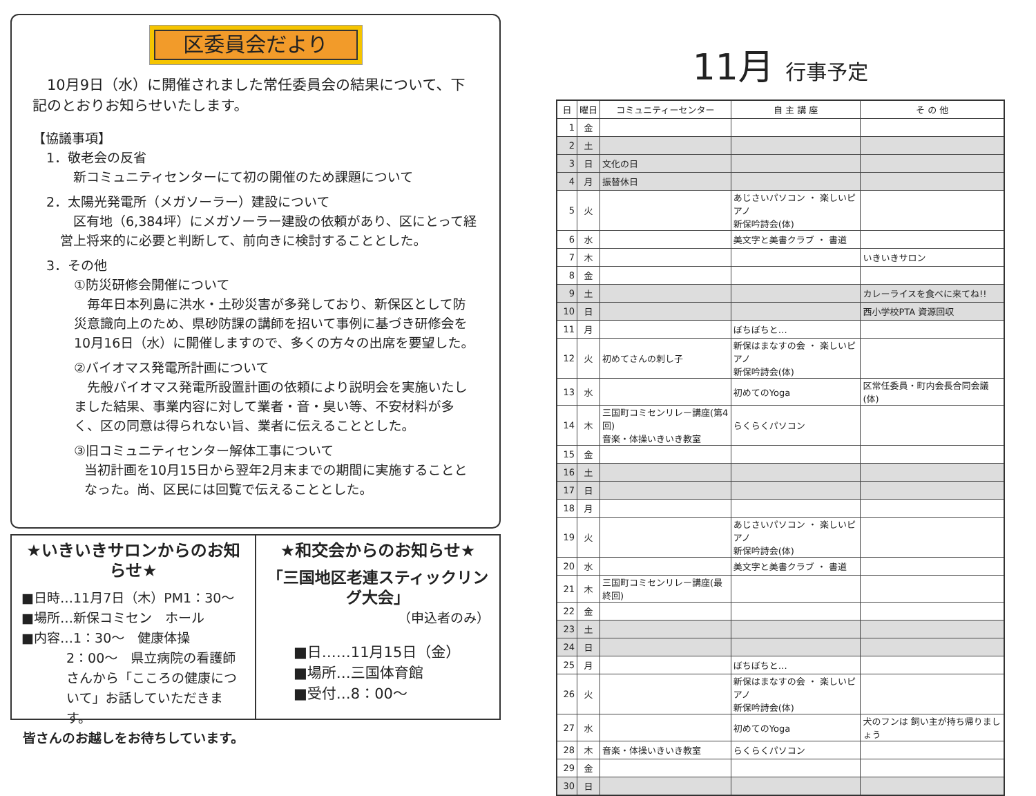区委員会だより
　10月9日（水）に開催されました常任委員会の結果について、下記のとおりお知らせいたします。
【協議事項】
1．敬老会の反省
　新コミュニティセンターにて初の開催のため課題について
2．太陽光発電所（メガソーラー）建設について
　区有地（6,384坪）にメガソーラー建設の依頼があり、区にとって経営上将来的に必要と判断して、前向きに検討することとした。
3．その他
①防災研修会開催について
　毎年日本列島に洪水・土砂災害が多発しており、新保区として防災意識向上のため、県砂防課の講師を招いて事例に基づき研修会を10月16日（水）に開催しますので、多くの方々の出席を要望した。
②バイオマス発電所計画について
　先般バイオマス発電所設置計画の依頼により説明会を実施いたしました結果、事業内容に対して業者・音・臭い等、不安材料が多く、区の同意は得られない旨、業者に伝えることとした。
③旧コミュニティセンター解体工事について
当初計画を10月15日から翌年2月末までの期間に実施することとなった。尚、区民には回覧で伝えることとした。
★いきいきサロンからのお知らせ★
■日時…11月7日（木）PM1：30～
■場所…新保コミセン　ホール
■内容…1：30～　健康体操
2：00～　県立病院の看護師さんから「こころの健康について」お話していただきます。
皆さんのお越しをお待ちしています。
★和交会からのお知らせ★
「三国地区老連スティックリング大会」
（申込者のみ）
■日……11月15日（金）
■場所…三国体育館
■受付…8：00～
11月 行事予定
| 日 | 曜日 | コミュニティーセンター | 自 主 講 座 | そ の 他 |
| --- | --- | --- | --- | --- |
| 1 | 金 | | | |
| 2 | 土 | | | |
| 3 | 日 | 文化の日 | | |
| 4 | 月 | 振替休日 | | |
| 5 | 火 | | あじさいパソコン ・ 楽しいピアノ 新保吟詩会(体) | |
| 6 | 水 | | 美文字と美書クラブ ・ 書道 | |
| 7 | 木 | | | いきいきサロン |
| 8 | 金 | | | |
| 9 | 土 | | | カレーライスを食べに来てね!! |
| 10 | 日 | | | 西小学校PTA 資源回収 |
| 11 | 月 | | ぼちぼちと… | |
| 12 | 火 | 初めてさんの刺し子 | 新保はまなすの会 ・ 楽しいピアノ 新保吟詩会(体) | |
| 13 | 水 | | 初めてのYoga | 区常任委員・町内会長合同会議(体) |
| 14 | 木 | 三国町コミセンリレー講座(第4回) 音楽・体操いきいき教室 | らくらくパソコン | |
| 15 | 金 | | | |
| 16 | 土 | | | |
| 17 | 日 | | | |
| 18 | 月 | | | |
| 19 | 火 | | あじさいパソコン ・ 楽しいピアノ 新保吟詩会(体) | |
| 20 | 水 | | 美文字と美書クラブ ・ 書道 | |
| 21 | 木 | 三国町コミセンリレー講座(最終回) | | |
| 22 | 金 | | | |
| 23 | 土 | | | |
| 24 | 日 | | | |
| 25 | 月 | | ぼちぼちと… | |
| 26 | 火 | | 新保はまなすの会 ・ 楽しいピアノ 新保吟詩会(体) | |
| 27 | 水 | | 初めてのYoga | 犬のフンは 飼い主が持ち帰りましょう |
| 28 | 木 | 音楽・体操いきいき教室 | らくらくパソコン | |
| 29 | 金 | | | |
| 30 | 日 | | | |